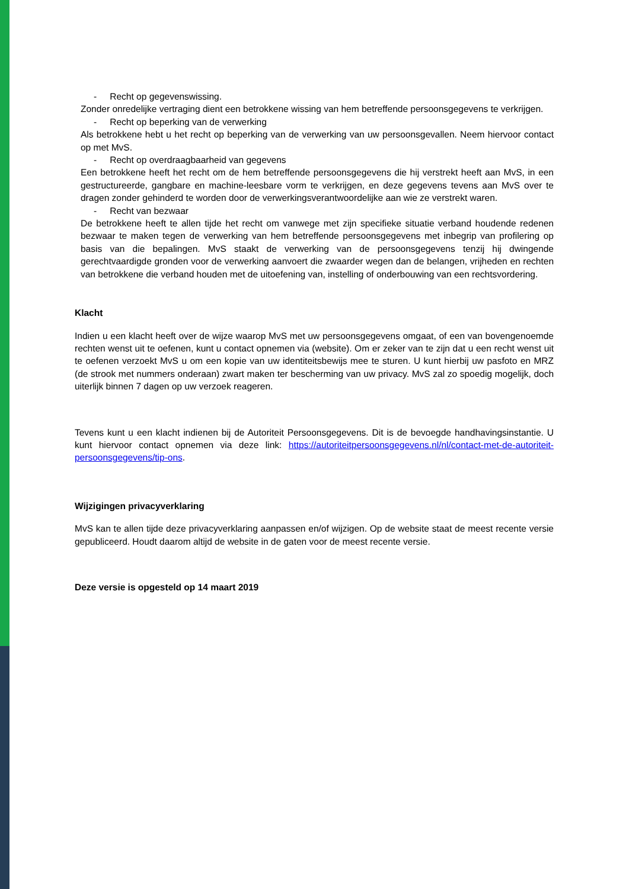- Recht op gegevenswissing.
Zonder onredelijke vertraging dient een betrokkene wissing van hem betreffende persoonsgegevens te verkrijgen.
- Recht op beperking van de verwerking
Als betrokkene hebt u het recht op beperking van de verwerking van uw persoonsgevallen. Neem hiervoor contact op met MvS.
- Recht op overdraagbaarheid van gegevens
Een betrokkene heeft het recht om de hem betreffende persoonsgegevens die hij verstrekt heeft aan MvS, in een gestructureerde, gangbare en machine-leesbare vorm te verkrijgen, en deze gegevens tevens aan MvS over te dragen zonder gehinderd te worden door de verwerkingsverantwoordelijke aan wie ze verstrekt waren.
- Recht van bezwaar
De betrokkene heeft te allen tijde het recht om vanwege met zijn specifieke situatie verband houdende redenen bezwaar te maken tegen de verwerking van hem betreffende persoonsgegevens met inbegrip van profilering op basis van die bepalingen. MvS staakt de verwerking van de persoonsgegevens tenzij hij dwingende gerechtvaardigde gronden voor de verwerking aanvoert die zwaarder wegen dan de belangen, vrijheden en rechten van betrokkene die verband houden met de uitoefening van, instelling of onderbouwing van een rechtsvordering.
Klacht
Indien u een klacht heeft over de wijze waarop MvS met uw persoonsgegevens omgaat, of een van bovengenoemde rechten wenst uit te oefenen, kunt u contact opnemen via (website). Om er zeker van te zijn dat u een recht wenst uit te oefenen verzoekt MvS u om een kopie van uw identiteitsbewijs mee te sturen. U kunt hierbij uw pasfoto en MRZ (de strook met nummers onderaan) zwart maken ter bescherming van uw privacy. MvS zal zo spoedig mogelijk, doch uiterlijk binnen 7 dagen op uw verzoek reageren.
Tevens kunt u een klacht indienen bij de Autoriteit Persoonsgegevens. Dit is de bevoegde handhavingsinstantie. U kunt hiervoor contact opnemen via deze link: https://autoriteitpersoonsgegevens.nl/nl/contact-met-de-autoriteit-persoonsgegevens/tip-ons.
Wijzigingen privacyverklaring
MvS kan te allen tijde deze privacyverklaring aanpassen en/of wijzigen. Op de website staat de meest recente versie gepubliceerd. Houdt daarom altijd de website in de gaten voor de meest recente versie.
Deze versie is opgesteld op 14 maart 2019